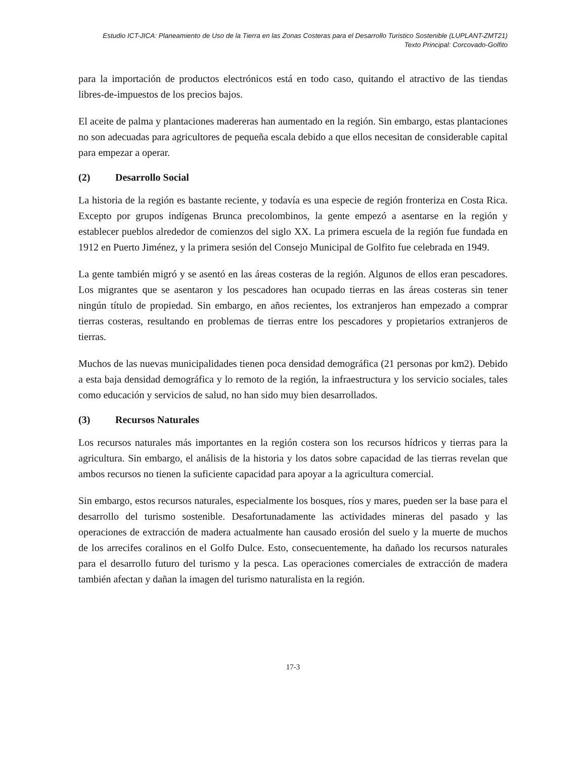Estudio ICT-JICA: Planeamiento de Uso de la Tierra en las Zonas Costeras para el Desarrollo Turistico Sostenible (LUPLANT-ZMT21)
Texto Principal: Corcovado-Golfito
para la importación de productos electrónicos está en todo caso, quitando el atractivo de las tiendas libres-de-impuestos de los precios bajos.
El aceite de palma y plantaciones madereras han aumentado en la región. Sin embargo, estas plantaciones no son adecuadas para agricultores de pequeña escala debido a que ellos necesitan de considerable capital para empezar a operar.
(2) Desarrollo Social
La historia de la región es bastante reciente, y todavía es una especie de región fronteriza en Costa Rica. Excepto por grupos indígenas Brunca precolombinos, la gente empezó a asentarse en la región y establecer pueblos alrededor de comienzos del siglo XX. La primera escuela de la región fue fundada en 1912 en Puerto Jiménez, y la primera sesión del Consejo Municipal de Golfito fue celebrada en 1949.
La gente también migró y se asentó en las áreas costeras de la región. Algunos de ellos eran pescadores. Los migrantes que se asentaron y los pescadores han ocupado tierras en las áreas costeras sin tener ningún título de propiedad. Sin embargo, en años recientes, los extranjeros han empezado a comprar tierras costeras, resultando en problemas de tierras entre los pescadores y propietarios extranjeros de tierras.
Muchos de las nuevas municipalidades tienen poca densidad demográfica (21 personas por km2). Debido a esta baja densidad demográfica y lo remoto de la región, la infraestructura y los servicio sociales, tales como educación y servicios de salud, no han sido muy bien desarrollados.
(3) Recursos Naturales
Los recursos naturales más importantes en la región costera son los recursos hídricos y tierras para la agricultura. Sin embargo, el análisis de la historia y los datos sobre capacidad de las tierras revelan que ambos recursos no tienen la suficiente capacidad para apoyar a la agricultura comercial.
Sin embargo, estos recursos naturales, especialmente los bosques, ríos y mares, pueden ser la base para el desarrollo del turismo sostenible. Desafortunadamente las actividades mineras del pasado y las operaciones de extracción de madera actualmente han causado erosión del suelo y la muerte de muchos de los arrecifes coralinos en el Golfo Dulce. Esto, consecuentemente, ha dañado los recursos naturales para el desarrollo futuro del turismo y la pesca. Las operaciones comerciales de extracción de madera también afectan y dañan la imagen del turismo naturalista en la región.
17-3